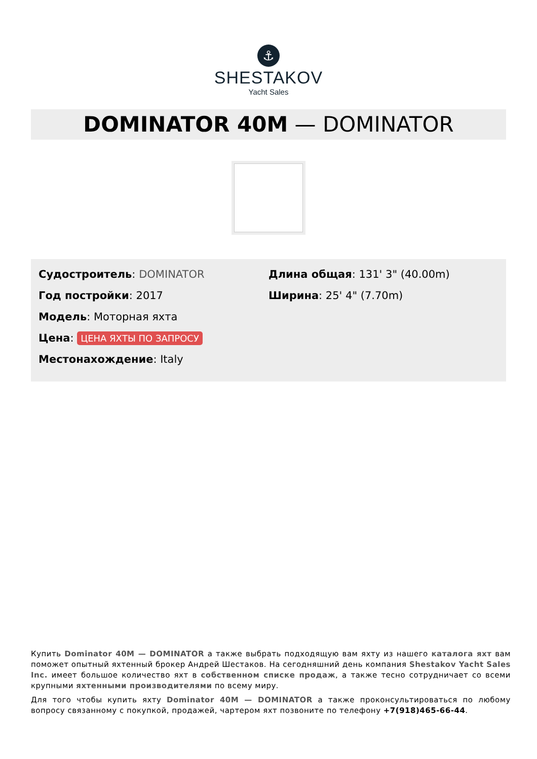⚓
SHESTAKOV
Yacht Sales
DOMINATOR 40M — DOMINATOR
Судостроитель: DOMINATOR
Год постройки: 2017
Модель: Моторная яхта
Цена: ЦЕНА ЯХТЫ ПО ЗАПРОСУ
Местонахождение: Italy
Длина общая: 131' 3" (40.00m)
Ширина: 25' 4" (7.70m)
Купить Dominator 40M — DOMINATOR а также выбрать подходящую вам яхту из нашего каталога яхт вам поможет опытный яхтенный брокер Андрей Шестаков. На сегодняшний день компания Shestakov Yacht Sales Inc. имеет большое количество яхт в собственном списке продаж, а также тесно сотрудничает со всеми крупными яхтенными производителями по всему миру.
Для того чтобы купить яхту Dominator 40M — DOMINATOR а также проконсультироваться по любому вопросу связанному с покупкой, продажей, чартером яхт позвоните по телефону +7(918)465-66-44.